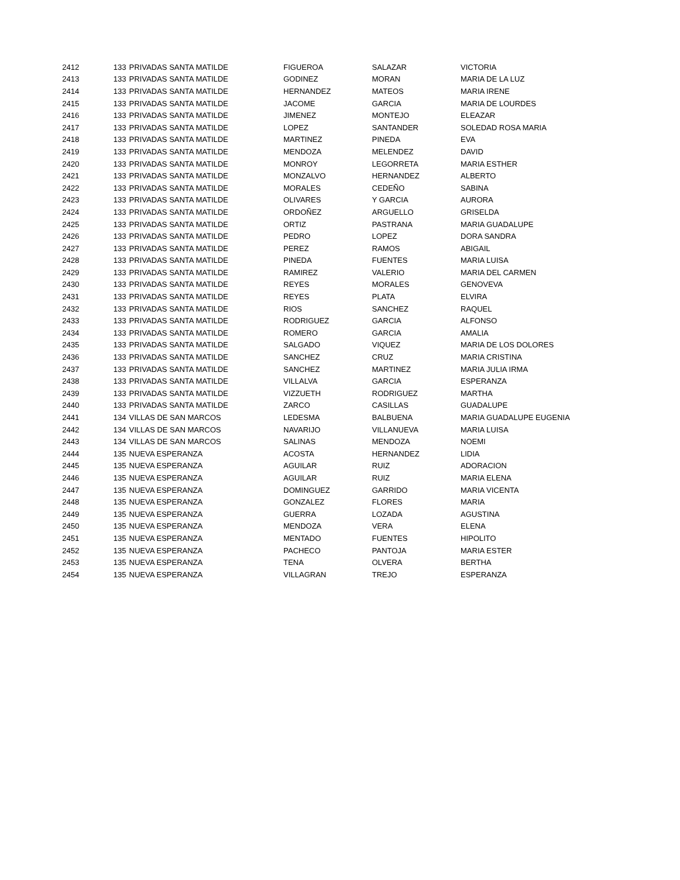| 2412 | 133 | PRIVADAS SANTA MATILDE | FIGUEROA | SALAZAR | VICTORIA |
| 2413 | 133 | PRIVADAS SANTA MATILDE | GODINEZ | MORAN | MARIA DE LA LUZ |
| 2414 | 133 | PRIVADAS SANTA MATILDE | HERNANDEZ | MATEOS | MARIA IRENE |
| 2415 | 133 | PRIVADAS SANTA MATILDE | JACOME | GARCIA | MARIA DE LOURDES |
| 2416 | 133 | PRIVADAS SANTA MATILDE | JIMENEZ | MONTEJO | ELEAZAR |
| 2417 | 133 | PRIVADAS SANTA MATILDE | LOPEZ | SANTANDER | SOLEDAD ROSA MARIA |
| 2418 | 133 | PRIVADAS SANTA MATILDE | MARTINEZ | PINEDA | EVA |
| 2419 | 133 | PRIVADAS SANTA MATILDE | MENDOZA | MELENDEZ | DAVID |
| 2420 | 133 | PRIVADAS SANTA MATILDE | MONROY | LEGORRETA | MARIA ESTHER |
| 2421 | 133 | PRIVADAS SANTA MATILDE | MONZALVO | HERNANDEZ | ALBERTO |
| 2422 | 133 | PRIVADAS SANTA MATILDE | MORALES | CEDEÑO | SABINA |
| 2423 | 133 | PRIVADAS SANTA MATILDE | OLIVARES | Y GARCIA | AURORA |
| 2424 | 133 | PRIVADAS SANTA MATILDE | ORDOÑEZ | ARGUELLO | GRISELDA |
| 2425 | 133 | PRIVADAS SANTA MATILDE | ORTIZ | PASTRANA | MARIA GUADALUPE |
| 2426 | 133 | PRIVADAS SANTA MATILDE | PEDRO | LOPEZ | DORA SANDRA |
| 2427 | 133 | PRIVADAS SANTA MATILDE | PEREZ | RAMOS | ABIGAIL |
| 2428 | 133 | PRIVADAS SANTA MATILDE | PINEDA | FUENTES | MARIA LUISA |
| 2429 | 133 | PRIVADAS SANTA MATILDE | RAMIREZ | VALERIO | MARIA DEL CARMEN |
| 2430 | 133 | PRIVADAS SANTA MATILDE | REYES | MORALES | GENOVEVA |
| 2431 | 133 | PRIVADAS SANTA MATILDE | REYES | PLATA | ELVIRA |
| 2432 | 133 | PRIVADAS SANTA MATILDE | RIOS | SANCHEZ | RAQUEL |
| 2433 | 133 | PRIVADAS SANTA MATILDE | RODRIGUEZ | GARCIA | ALFONSO |
| 2434 | 133 | PRIVADAS SANTA MATILDE | ROMERO | GARCIA | AMALIA |
| 2435 | 133 | PRIVADAS SANTA MATILDE | SALGADO | VIQUEZ | MARIA DE LOS DOLORES |
| 2436 | 133 | PRIVADAS SANTA MATILDE | SANCHEZ | CRUZ | MARIA CRISTINA |
| 2437 | 133 | PRIVADAS SANTA MATILDE | SANCHEZ | MARTINEZ | MARIA JULIA IRMA |
| 2438 | 133 | PRIVADAS SANTA MATILDE | VILLALVA | GARCIA | ESPERANZA |
| 2439 | 133 | PRIVADAS SANTA MATILDE | VIZZUETH | RODRIGUEZ | MARTHA |
| 2440 | 133 | PRIVADAS SANTA MATILDE | ZARCO | CASILLAS | GUADALUPE |
| 2441 | 134 | VILLAS DE SAN MARCOS | LEDESMA | BALBUENA | MARIA GUADALUPE EUGENIA |
| 2442 | 134 | VILLAS DE SAN MARCOS | NAVARIJO | VILLANUEVA | MARIA LUISA |
| 2443 | 134 | VILLAS DE SAN MARCOS | SALINAS | MENDOZA | NOEMI |
| 2444 | 135 | NUEVA ESPERANZA | ACOSTA | HERNANDEZ | LIDIA |
| 2445 | 135 | NUEVA ESPERANZA | AGUILAR | RUIZ | ADORACION |
| 2446 | 135 | NUEVA ESPERANZA | AGUILAR | RUIZ | MARIA ELENA |
| 2447 | 135 | NUEVA ESPERANZA | DOMINGUEZ | GARRIDO | MARIA VICENTA |
| 2448 | 135 | NUEVA ESPERANZA | GONZALEZ | FLORES | MARIA |
| 2449 | 135 | NUEVA ESPERANZA | GUERRA | LOZADA | AGUSTINA |
| 2450 | 135 | NUEVA ESPERANZA | MENDOZA | VERA | ELENA |
| 2451 | 135 | NUEVA ESPERANZA | MENTADO | FUENTES | HIPOLITO |
| 2452 | 135 | NUEVA ESPERANZA | PACHECO | PANTOJA | MARIA ESTER |
| 2453 | 135 | NUEVA ESPERANZA | TENA | OLVERA | BERTHA |
| 2454 | 135 | NUEVA ESPERANZA | VILLAGRAN | TREJO | ESPERANZA |